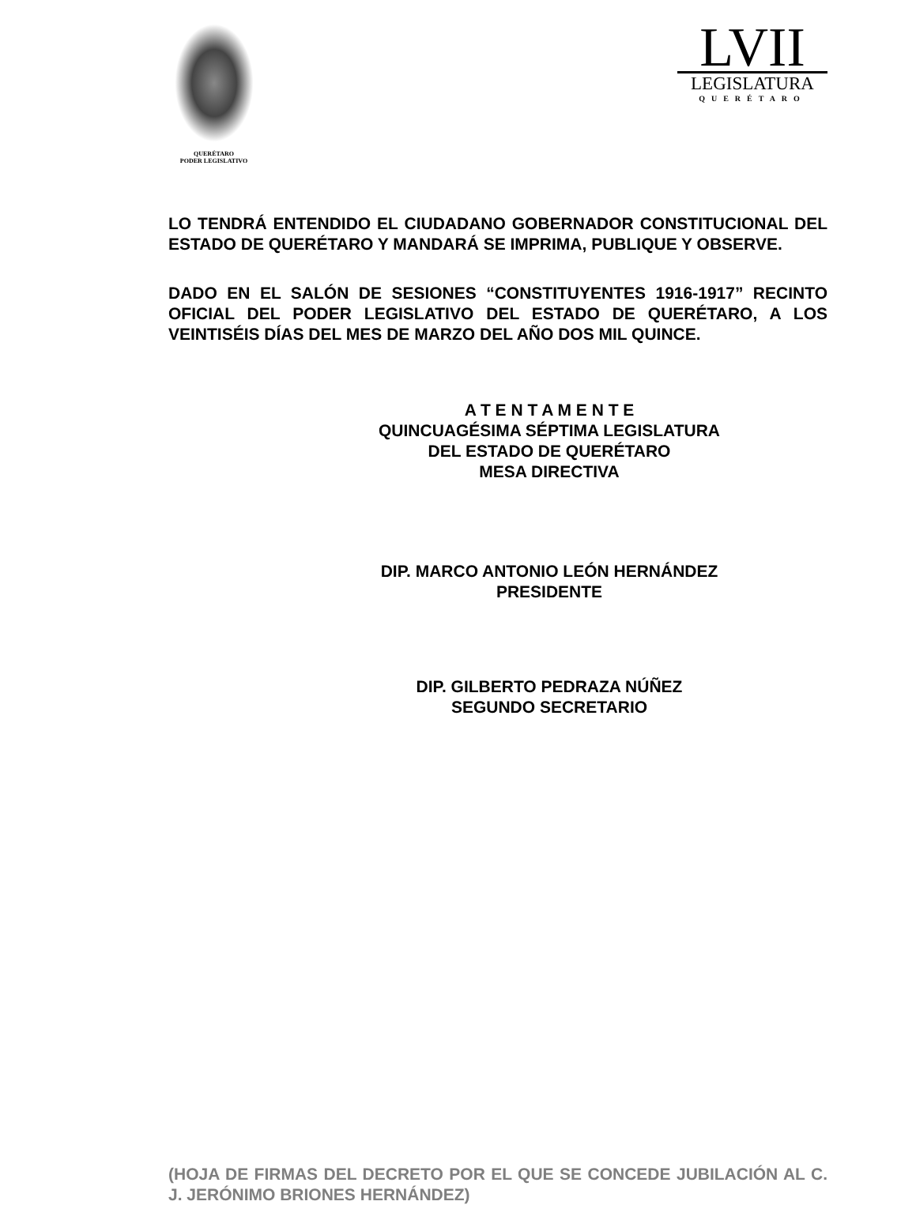QUERÉTARO
PODER LEGISLATIVO
LVII
LEGISLATURA
QUERÉTARO
LO TENDRÁ ENTENDIDO EL CIUDADANO GOBERNADOR CONSTITUCIONAL DEL ESTADO DE QUERÉTARO Y MANDARÁ SE IMPRIMA, PUBLIQUE Y OBSERVE.
DADO EN EL SALÓN DE SESIONES “CONSTITUYENTES 1916-1917” RECINTO OFICIAL DEL PODER LEGISLATIVO DEL ESTADO DE QUERÉTARO, A LOS VEINTISÉIS DÍAS DEL MES DE MARZO DEL AÑO DOS MIL QUINCE.
A T E N T A M E N T E
QUINCUAGÉSIMA SÉPTIMA LEGISLATURA
DEL ESTADO DE QUERÉTARO
MESA DIRECTIVA
DIP. MARCO ANTONIO LEÓN HERNÁNDEZ
PRESIDENTE
DIP. GILBERTO PEDRAZA NÚÑEZ
SEGUNDO SECRETARIO
(HOJA DE FIRMAS DEL DECRETO POR EL QUE SE CONCEDE JUBILACIÓN AL C. J. JERÓNIMO BRIONES HERNÁNDEZ)